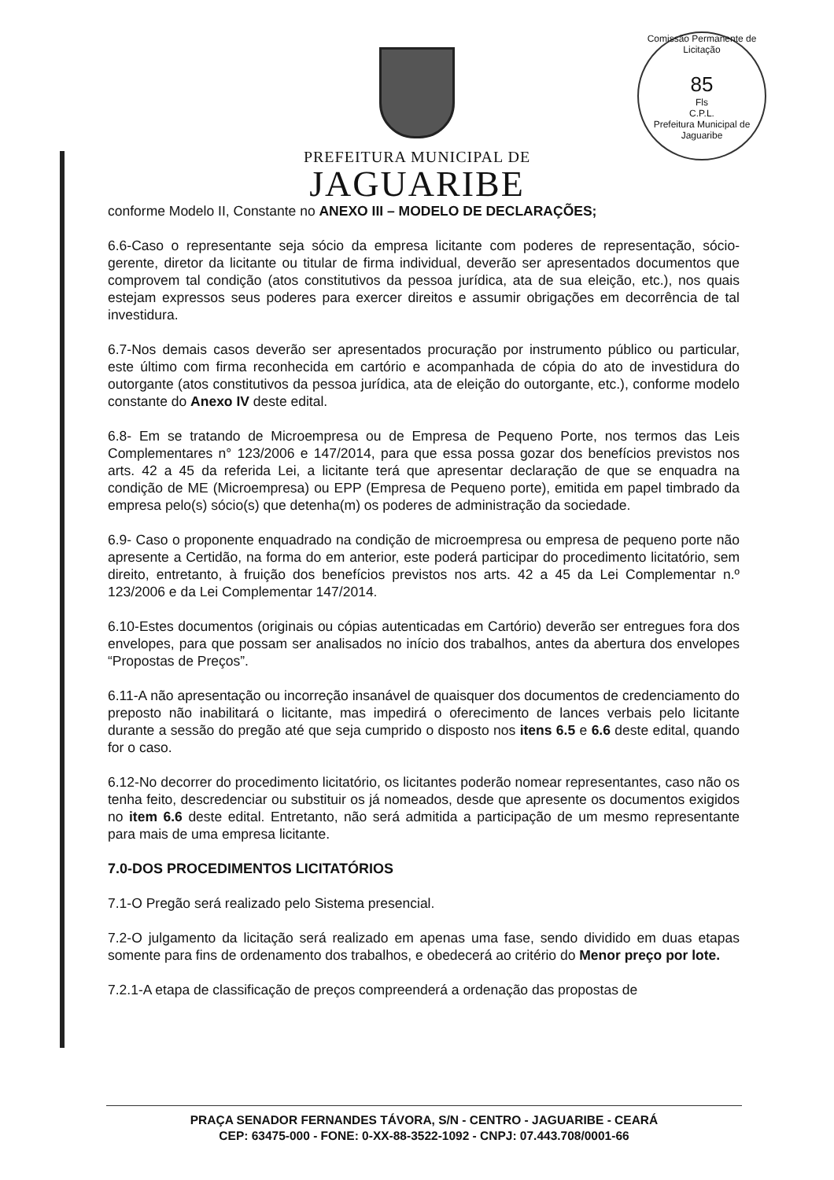Comissão Permanente de Licitação
85
Fls
C.P.L.
Prefeitura Municipal de Jaguaribe
PREFEITURA MUNICIPAL DE
JAGUARIBE
conforme Modelo II, Constante no ANEXO III – MODELO DE DECLARAÇÕES;
6.6-Caso o representante seja sócio da empresa licitante com poderes de representação, sócio-gerente, diretor da licitante ou titular de firma individual, deverão ser apresentados documentos que comprovem tal condição (atos constitutivos da pessoa jurídica, ata de sua eleição, etc.), nos quais estejam expressos seus poderes para exercer direitos e assumir obrigações em decorrência de tal investidura.
6.7-Nos demais casos deverão ser apresentados procuração por instrumento público ou particular, este último com firma reconhecida em cartório e acompanhada de cópia do ato de investidura do outorgante (atos constitutivos da pessoa jurídica, ata de eleição do outorgante, etc.), conforme modelo constante do Anexo IV deste edital.
6.8- Em se tratando de Microempresa ou de Empresa de Pequeno Porte, nos termos das Leis Complementares n° 123/2006 e 147/2014, para que essa possa gozar dos benefícios previstos nos arts. 42 a 45 da referida Lei, a licitante terá que apresentar declaração de que se enquadra na condição de ME (Microempresa) ou EPP (Empresa de Pequeno porte), emitida em papel timbrado da empresa pelo(s) sócio(s) que detenha(m) os poderes de administração da sociedade.
6.9- Caso o proponente enquadrado na condição de microempresa ou empresa de pequeno porte não apresente a Certidão, na forma do em anterior, este poderá participar do procedimento licitatório, sem direito, entretanto, à fruição dos benefícios previstos nos arts. 42 a 45 da Lei Complementar n.º 123/2006 e da Lei Complementar 147/2014.
6.10-Estes documentos (originais ou cópias autenticadas em Cartório) deverão ser entregues fora dos envelopes, para que possam ser analisados no início dos trabalhos, antes da abertura dos envelopes “Propostas de Preços”.
6.11-A não apresentação ou incorreção insanável de quaisquer dos documentos de credenciamento do preposto não inabilitará o licitante, mas impedirá o oferecimento de lances verbais pelo licitante durante a sessão do pregão até que seja cumprido o disposto nos itens 6.5 e 6.6 deste edital, quando for o caso.
6.12-No decorrer do procedimento licitatório, os licitantes poderão nomear representantes, caso não os tenha feito, descredenciar ou substituir os já nomeados, desde que apresente os documentos exigidos no item 6.6 deste edital. Entretanto, não será admitida a participação de um mesmo representante para mais de uma empresa licitante.
7.0-DOS PROCEDIMENTOS LICITATÓRIOS
7.1-O Pregão será realizado pelo Sistema presencial.
7.2-O julgamento da licitação será realizado em apenas uma fase, sendo dividido em duas etapas somente para fins de ordenamento dos trabalhos, e obedecerá ao critério do Menor preço por lote.
7.2.1-A etapa de classificação de preços compreenderá a ordenação das propostas de
PRAÇA SENADOR FERNANDES TÁVORA, S/N - CENTRO - JAGUARIBE - CEARÁ
CEP: 63475-000 - FONE: 0-XX-88-3522-1092 - CNPJ: 07.443.708/0001-66